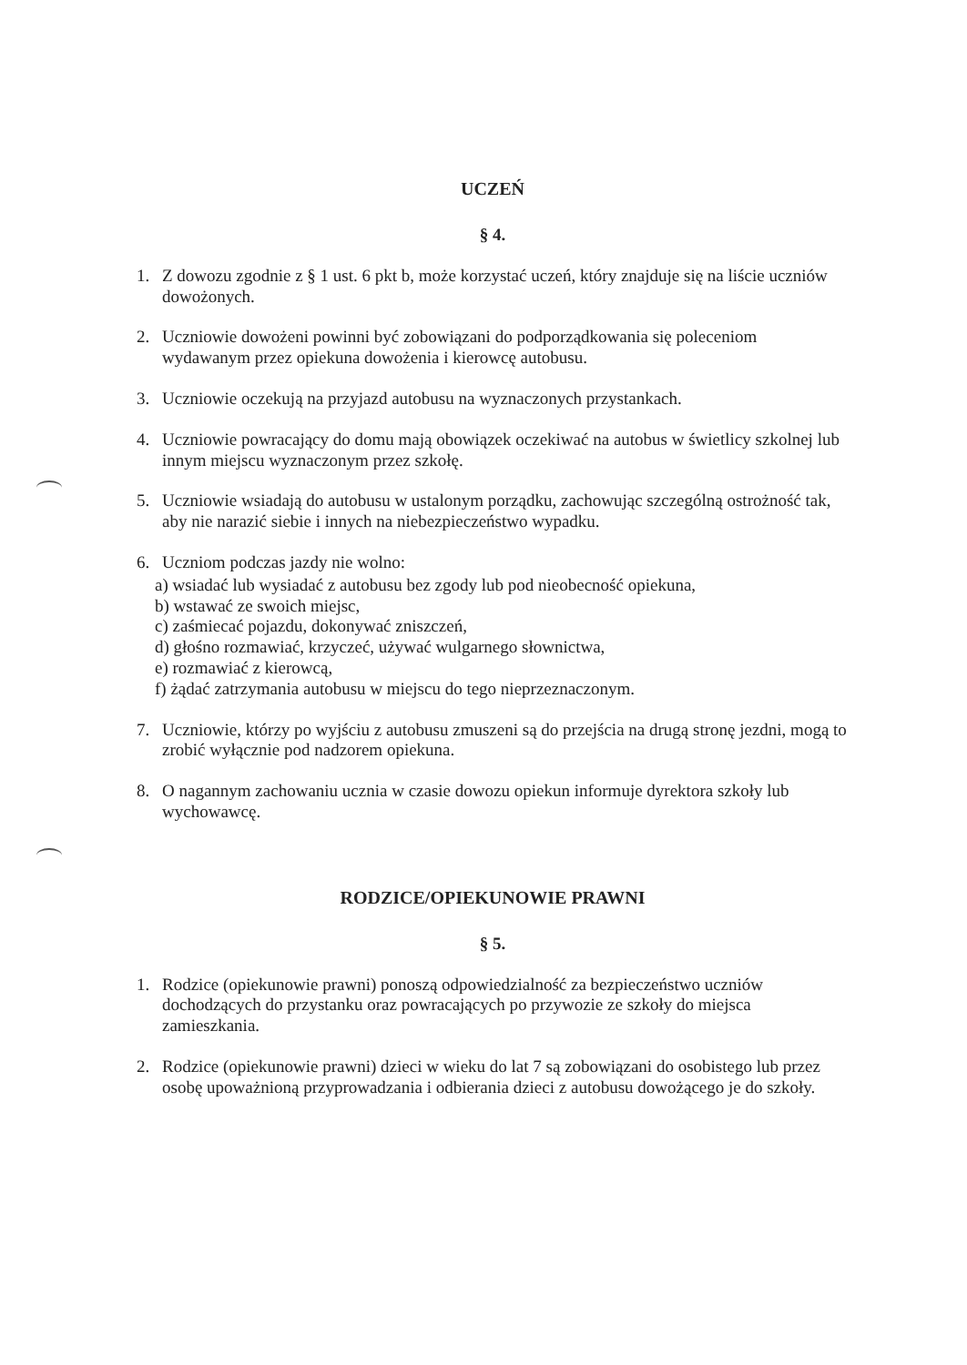UCZEŃ
§ 4.
1. Z dowozu zgodnie z § 1 ust. 6 pkt b, może korzystać uczeń, który znajduje się na liście uczniów dowożonych.
2. Uczniowie dowożeni powinni być zobowiązani do podporządkowania się poleceniom wydawanym przez opiekuna dowożenia i kierowcę autobusu.
3. Uczniowie oczekują na przyjazd autobusu na wyznaczonych przystankach.
4. Uczniowie powracający do domu mają obowiązek oczekiwać na autobus w świetlicy szkolnej lub innym miejscu wyznaczonym przez szkołę.
5. Uczniowie wsiadają do autobusu w ustalonym porządku, zachowując szczególną ostrożność tak, aby nie narazić siebie i innych na niebezpieczeństwo wypadku.
6. Uczniom podczas jazdy nie wolno:
a) wsiadać lub wysiadać z autobusu bez zgody lub pod nieobecność opiekuna,
b) wstawać ze swoich miejsc,
c) zaśmiecać pojazdu, dokonywać zniszczeń,
d) głośno rozmawiać, krzyczeć, używać wulgarnego słownictwa,
e) rozmawiać z kierowcą,
f) żądać zatrzymania autobusu w miejscu do tego nieprzeznaczonym.
7. Uczniowie, którzy po wyjściu z autobusu zmuszeni są do przejścia na drugą stronę jezdni, mogą to zrobić wyłącznie pod nadzorem opiekuna.
8. O nagannym zachowaniu ucznia w czasie dowozu opiekun informuje dyrektora szkoły lub wychowawcę.
RODZICE/OPIEKUNOWIE PRAWNI
§ 5.
1. Rodzice (opiekunowie prawni) ponoszą odpowiedzialność za bezpieczeństwo uczniów dochodzących do przystanku oraz powracających po przywozie ze szkoły do miejsca zamieszkania.
2. Rodzice (opiekunowie prawni) dzieci w wieku do lat 7 są zobowiązani do osobistego lub przez osobę upoważnioną przyprowadzania i odbierania dzieci z autobusu dowożącego je do szkoły.